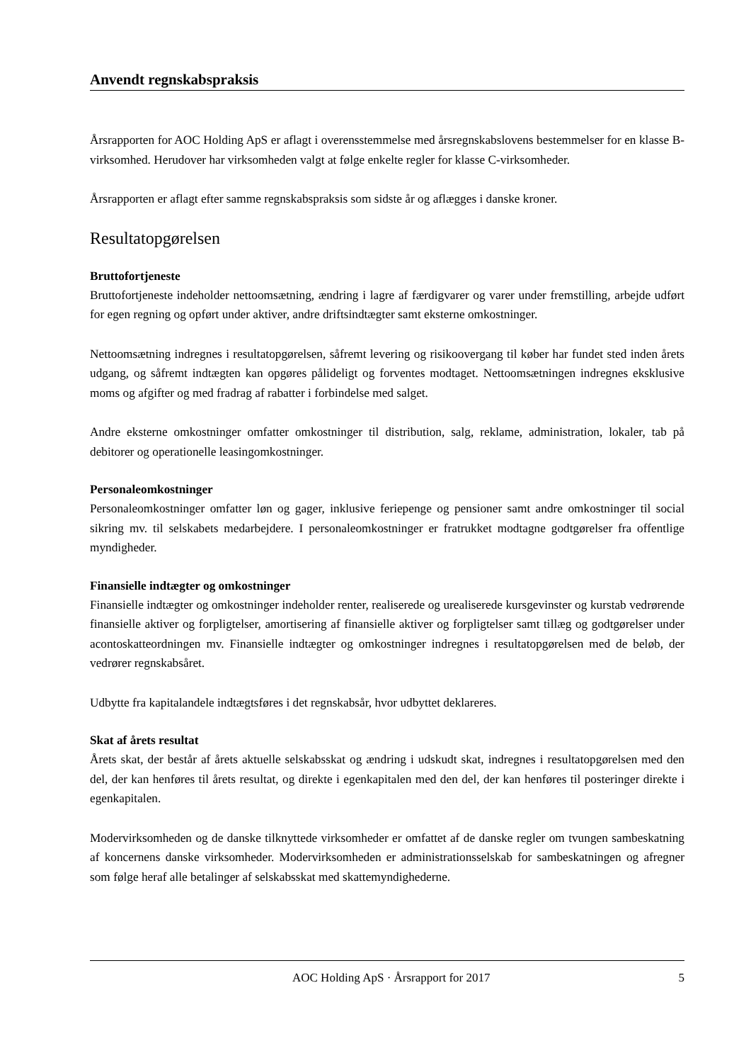Anvendt regnskabspraksis
Årsrapporten for AOC Holding ApS er aflagt i overensstemmelse med årsregnskabslovens bestemmelser for en klasse B-virksomhed. Herudover har virksomheden valgt at følge enkelte regler for klasse C-virksomheder.
Årsrapporten er aflagt efter samme regnskabspraksis som sidste år og aflægges i danske kroner.
Resultatopgørelsen
Bruttofortjeneste
Bruttofortjeneste indeholder nettoomsætning, ændring i lagre af færdigvarer og varer under fremstilling, arbejde udført for egen regning og opført under aktiver, andre driftsindtægter samt eksterne omkostninger.
Nettoomsætning indregnes i resultatopgørelsen, såfremt levering og risikoovergang til køber har fundet sted inden årets udgang, og såfremt indtægten kan opgøres pålideligt og forventes modtaget. Nettoomsætningen indregnes eksklusive moms og afgifter og med fradrag af rabatter i forbindelse med salget.
Andre eksterne omkostninger omfatter omkostninger til distribution, salg, reklame, administration, lokaler, tab på debitorer og operationelle leasingomkostninger.
Personaleomkostninger
Personaleomkostninger omfatter løn og gager, inklusive feriepenge og pensioner samt andre omkostninger til social sikring mv. til selskabets medarbejdere. I personaleomkostninger er fratrukket modtagne godtgørelser fra offentlige myndigheder.
Finansielle indtægter og omkostninger
Finansielle indtægter og omkostninger indeholder renter, realiserede og urealiserede kursgevinster og kurstab vedrørende finansielle aktiver og forpligtelser, amortisering af finansielle aktiver og forpligtelser samt tillæg og godtgørelser under acontoskatteordningen mv. Finansielle indtægter og omkostninger indregnes i resultatopgørelsen med de beløb, der vedrører regnskabsåret.
Udbytte fra kapitalandele indtægtsføres i det regnskabsår, hvor udbyttet deklareres.
Skat af årets resultat
Årets skat, der består af årets aktuelle selskabsskat og ændring i udskudt skat, indregnes i resultatopgørelsen med den del, der kan henføres til årets resultat, og direkte i egenkapitalen med den del, der kan henføres til posteringer direkte i egenkapitalen.
Modervirksomheden og de danske tilknyttede virksomheder er omfattet af de danske regler om tvungen sambeskatning af koncernens danske virksomheder. Modervirksomheden er administrationsselskab for sambeskatningen og afregner som følge heraf alle betalinger af selskabsskat med skattemyndighederne.
AOC Holding ApS · Årsrapport for 2017 5